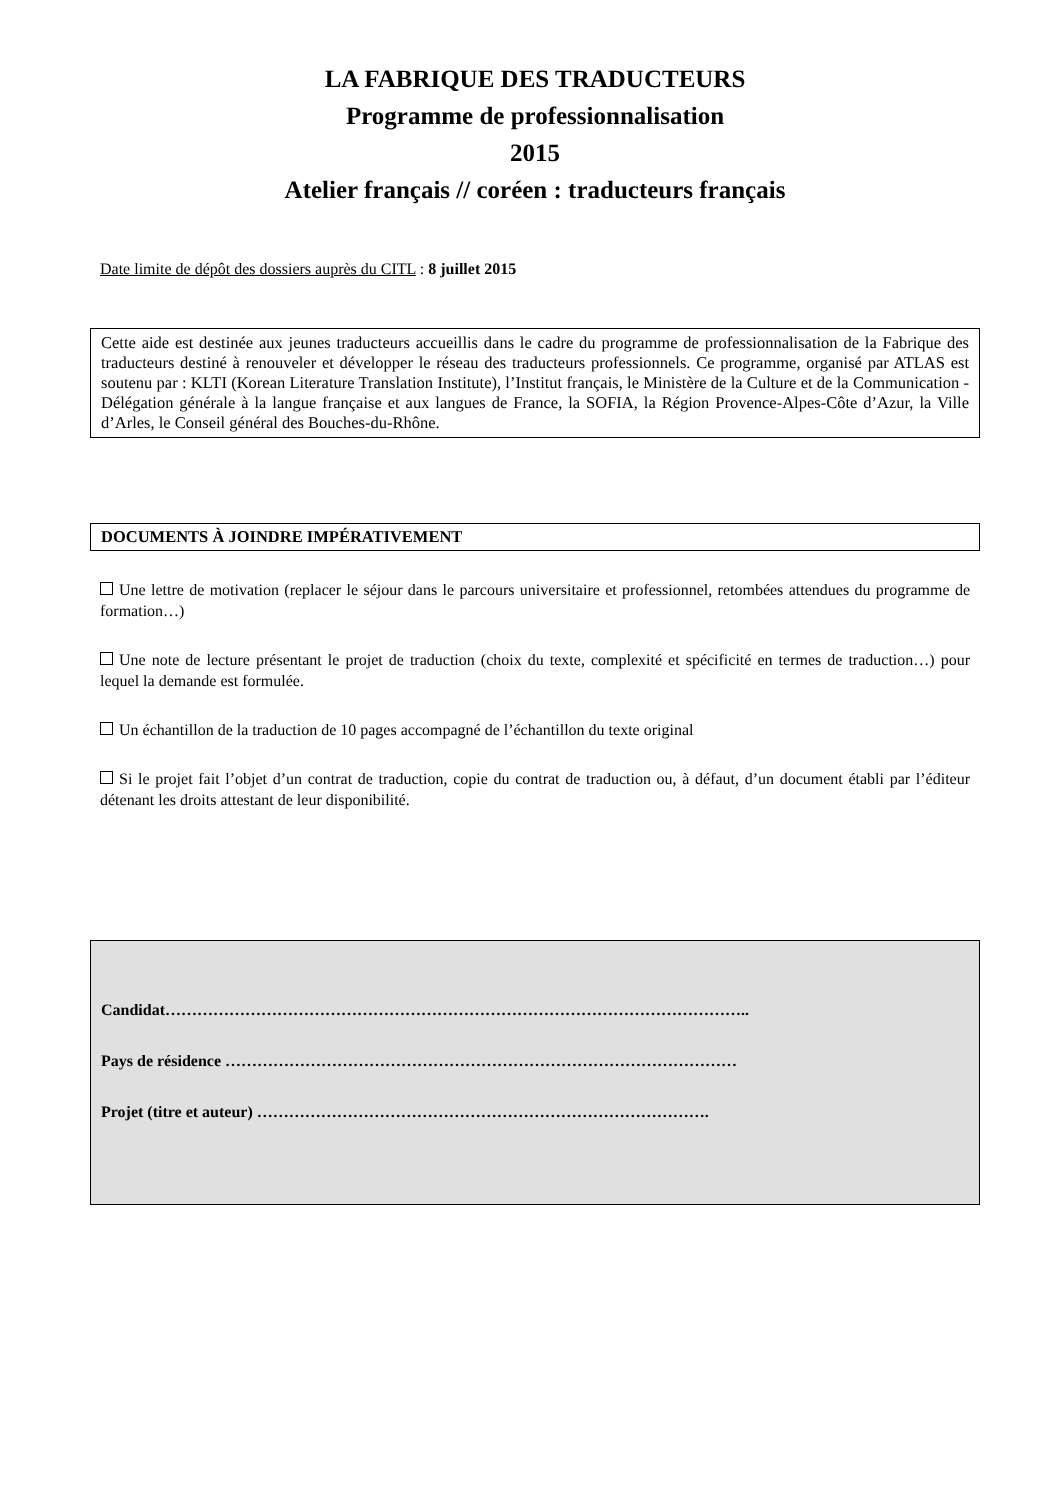LA FABRIQUE DES TRADUCTEURS
Programme de professionnalisation
2015
Atelier français // coréen : traducteurs français
Date limite de dépôt des dossiers auprès du CITL : 8 juillet 2015
Cette aide est destinée aux jeunes traducteurs accueillis dans le cadre du programme de professionnalisation de la Fabrique des traducteurs destiné à renouveler et développer le réseau des traducteurs professionnels. Ce programme, organisé par ATLAS est soutenu par : KLTI (Korean Literature Translation Institute), l’Institut français, le Ministère de la Culture et de la Communication - Délégation générale à la langue française et aux langues de France, la SOFIA, la Région Provence-Alpes-Côte d’Azur, la Ville d’Arles, le Conseil général des Bouches-du-Rhône.
DOCUMENTS À JOINDRE IMPÉRATIVEMENT
Une lettre de motivation (replacer le séjour dans le parcours universitaire et professionnel, retombées attendues du programme de formation…)
Une note de lecture présentant le projet de traduction (choix du texte, complexité et spécificité en termes de traduction…) pour lequel la demande est formulée.
Un échantillon de la traduction de 10 pages accompagné de l’échantillon du texte original
Si le projet fait l’objet d’un contrat de traduction, copie du contrat de traduction ou, à défaut, d’un document établi par l’éditeur détenant les droits attestant de leur disponibilité.
Candidat………………………………………………………………………………………………..
Pays de résidence ……………………………………………………………………………………
Projet (titre et auteur) ………………………………………………………………………….